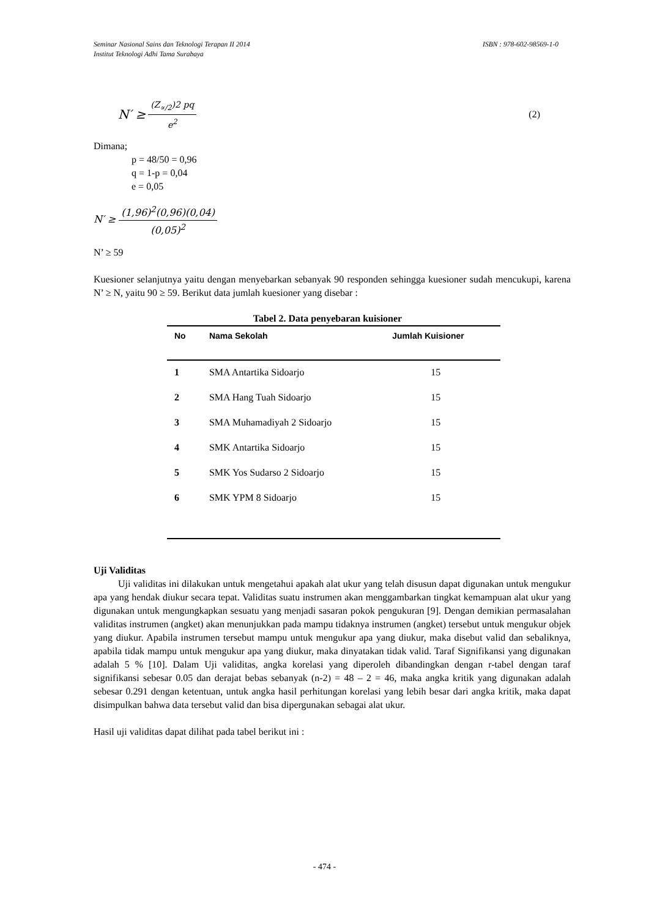ISBN : 978-602-98569-1-0 Seminar Nasional Sains dan Teknologi Terapan II 2014
Institut Teknologi Adhi Tama Surabaya
N′ ≥ (Z<sub>∝/2</sub>)2 pq e<sup>2</sup> (2)
Dimana;
p = 48/50 = 0,96
q = 1-p = 0,04
e = 0,05
N′ ≥ (1,96)<sup>2</sup>(0,96)(0,04) (0,05)<sup>2</sup>
N’ ≥ 59
Kuesioner selanjutnya yaitu dengan menyebarkan sebanyak 90 responden sehingga kuesioner sudah mencukupi, karena N’ ≥ N, yaitu 90 ≥ 59. Berikut data jumlah kuesioner yang disebar :
Tabel 2. Data penyebaran kuisioner
| No | Nama Sekolah | Jumlah Kuisioner |
| --- | --- | --- |
| 1 | SMA Antartika Sidoarjo | 15 |
| 2 | SMA Hang Tuah Sidoarjo | 15 |
| 3 | SMA Muhamadiyah 2 Sidoarjo | 15 |
| 4 | SMK Antartika Sidoarjo | 15 |
| 5 | SMK Yos Sudarso 2 Sidoarjo | 15 |
| 6 | SMK YPM 8 Sidoarjo | 15 |
Uji Validitas
Uji validitas ini dilakukan untuk mengetahui apakah alat ukur yang telah disusun dapat digunakan untuk mengukur apa yang hendak diukur secara tepat. Validitas suatu instrumen akan menggambarkan tingkat kemampuan alat ukur yang digunakan untuk mengungkapkan sesuatu yang menjadi sasaran pokok pengukuran [9]. Dengan demikian permasalahan validitas instrumen (angket) akan menunjukkan pada mampu tidaknya instrumen (angket) tersebut untuk mengukur objek yang diukur. Apabila instrumen tersebut mampu untuk mengukur apa yang diukur, maka disebut valid dan sebaliknya, apabila tidak mampu untuk mengukur apa yang diukur, maka dinyatakan tidak valid. Taraf Signifikansi yang digunakan adalah 5 % [10]. Dalam Uji validitas, angka korelasi yang diperoleh dibandingkan dengan r-tabel dengan taraf signifikansi sebesar 0.05 dan derajat bebas sebanyak (n-2) = 48 – 2 = 46, maka angka kritik yang digunakan adalah sebesar 0.291 dengan ketentuan, untuk angka hasil perhitungan korelasi yang lebih besar dari angka kritik, maka dapat disimpulkan bahwa data tersebut valid dan bisa dipergunakan sebagai alat ukur.
Hasil uji validitas dapat dilihat pada tabel berikut ini :
- 474 -